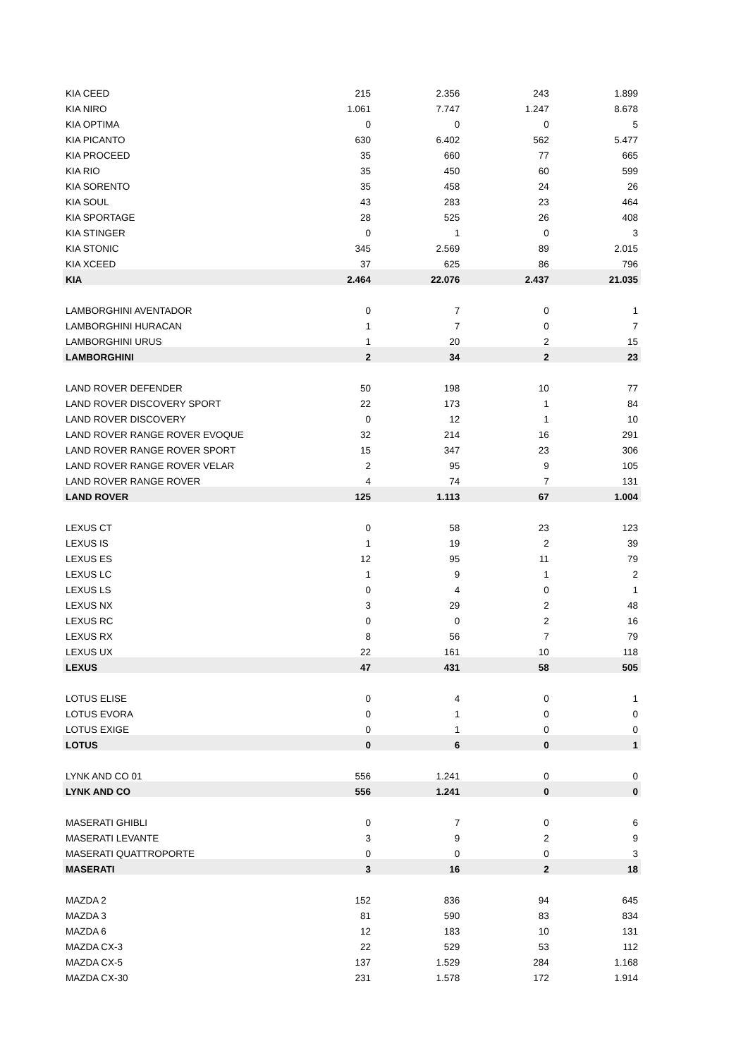| KIA CEED | 215 | 2.356 | 243 | 1.899 |
| KIA NIRO | 1.061 | 7.747 | 1.247 | 8.678 |
| KIA OPTIMA | 0 | 0 | 0 | 5 |
| KIA PICANTO | 630 | 6.402 | 562 | 5.477 |
| KIA PROCEED | 35 | 660 | 77 | 665 |
| KIA RIO | 35 | 450 | 60 | 599 |
| KIA SORENTO | 35 | 458 | 24 | 26 |
| KIA SOUL | 43 | 283 | 23 | 464 |
| KIA SPORTAGE | 28 | 525 | 26 | 408 |
| KIA STINGER | 0 | 1 | 0 | 3 |
| KIA STONIC | 345 | 2.569 | 89 | 2.015 |
| KIA XCEED | 37 | 625 | 86 | 796 |
| KIA | 2.464 | 22.076 | 2.437 | 21.035 |
| LAMBORGHINI AVENTADOR | 0 | 7 | 0 | 1 |
| LAMBORGHINI HURACAN | 1 | 7 | 0 | 7 |
| LAMBORGHINI URUS | 1 | 20 | 2 | 15 |
| LAMBORGHINI | 2 | 34 | 2 | 23 |
| LAND ROVER DEFENDER | 50 | 198 | 10 | 77 |
| LAND ROVER DISCOVERY SPORT | 22 | 173 | 1 | 84 |
| LAND ROVER DISCOVERY | 0 | 12 | 1 | 10 |
| LAND ROVER RANGE ROVER EVOQUE | 32 | 214 | 16 | 291 |
| LAND ROVER RANGE ROVER SPORT | 15 | 347 | 23 | 306 |
| LAND ROVER RANGE ROVER VELAR | 2 | 95 | 9 | 105 |
| LAND ROVER RANGE ROVER | 4 | 74 | 7 | 131 |
| LAND ROVER | 125 | 1.113 | 67 | 1.004 |
| LEXUS CT | 0 | 58 | 23 | 123 |
| LEXUS IS | 1 | 19 | 2 | 39 |
| LEXUS ES | 12 | 95 | 11 | 79 |
| LEXUS LC | 1 | 9 | 1 | 2 |
| LEXUS LS | 0 | 4 | 0 | 1 |
| LEXUS NX | 3 | 29 | 2 | 48 |
| LEXUS RC | 0 | 0 | 2 | 16 |
| LEXUS RX | 8 | 56 | 7 | 79 |
| LEXUS UX | 22 | 161 | 10 | 118 |
| LEXUS | 47 | 431 | 58 | 505 |
| LOTUS ELISE | 0 | 4 | 0 | 1 |
| LOTUS EVORA | 0 | 1 | 0 | 0 |
| LOTUS EXIGE | 0 | 1 | 0 | 0 |
| LOTUS | 0 | 6 | 0 | 1 |
| LYNK AND CO 01 | 556 | 1.241 | 0 | 0 |
| LYNK AND CO | 556 | 1.241 | 0 | 0 |
| MASERATI GHIBLI | 0 | 7 | 0 | 6 |
| MASERATI LEVANTE | 3 | 9 | 2 | 9 |
| MASERATI QUATTROPORTE | 0 | 0 | 0 | 3 |
| MASERATI | 3 | 16 | 2 | 18 |
| MAZDA 2 | 152 | 836 | 94 | 645 |
| MAZDA 3 | 81 | 590 | 83 | 834 |
| MAZDA 6 | 12 | 183 | 10 | 131 |
| MAZDA CX-3 | 22 | 529 | 53 | 112 |
| MAZDA CX-5 | 137 | 1.529 | 284 | 1.168 |
| MAZDA CX-30 | 231 | 1.578 | 172 | 1.914 |